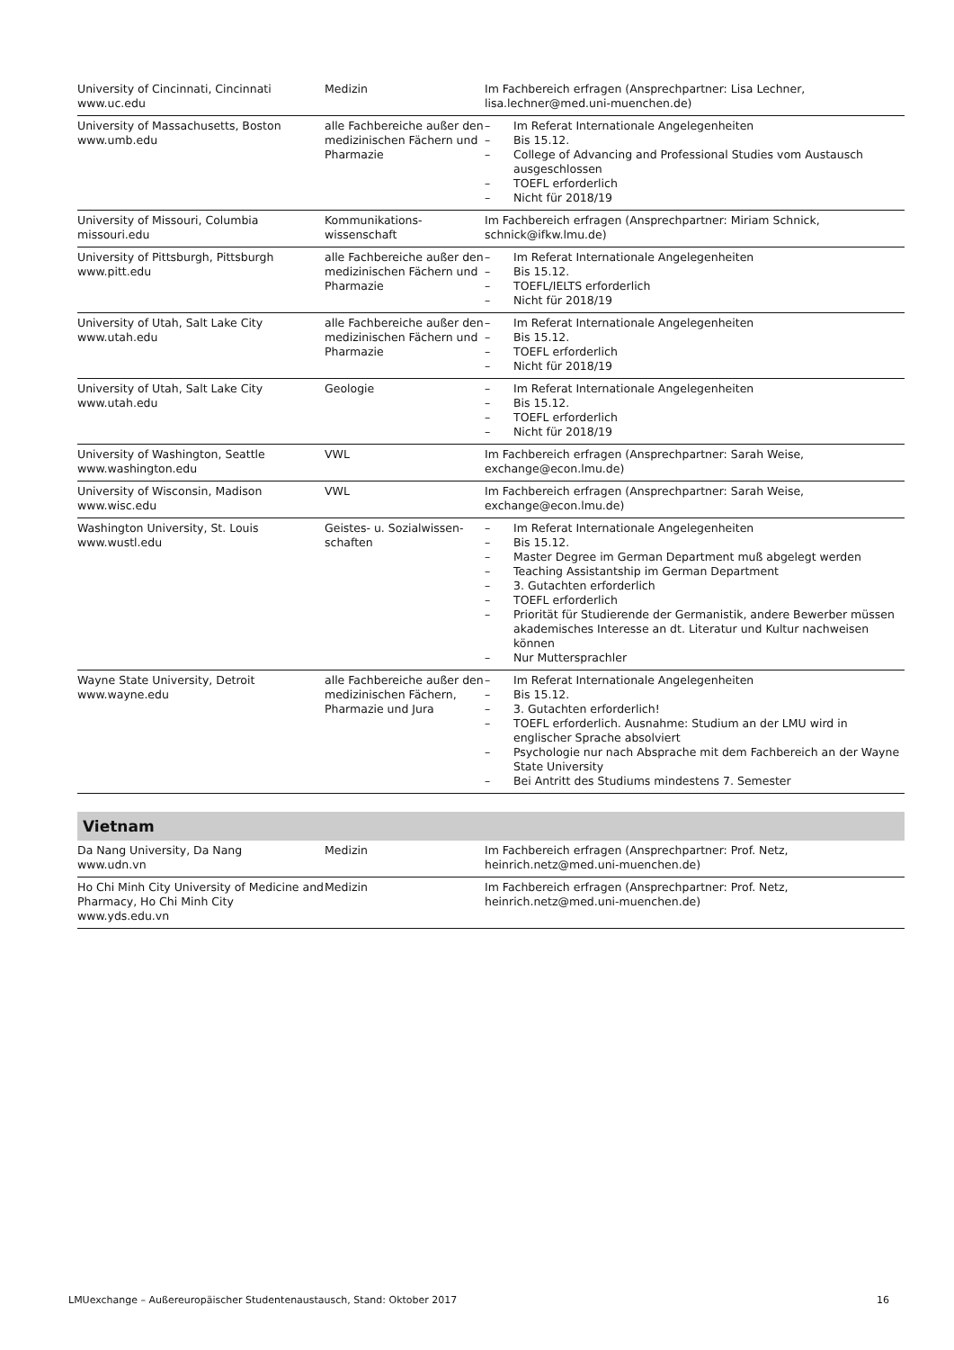| University of Cincinnati, Cincinnati www.uc.edu | Medizin | Im Fachbereich erfragen (Ansprechpartner: Lisa Lechner, lisa.lechner@med.uni-muenchen.de) |
| University of Massachusetts, Boston www.umb.edu | alle Fachbereiche außer den medizinischen Fächern und Pharmazie | – Im Referat Internationale Angelegenheiten – Bis 15.12. – College of Advancing and Professional Studies vom Austausch ausgeschlossen – TOEFL erforderlich – Nicht für 2018/19 |
| University of Missouri, Columbia missouri.edu | Kommunikations- wissenschaft | Im Fachbereich erfragen (Ansprechpartner: Miriam Schnick, schnick@ifkw.lmu.de) |
| University of Pittsburgh, Pittsburgh www.pitt.edu | alle Fachbereiche außer den medizinischen Fächern und Pharmazie | – Im Referat Internationale Angelegenheiten – Bis 15.12. – TOEFL/IELTS erforderlich – Nicht für 2018/19 |
| University of Utah, Salt Lake City www.utah.edu | alle Fachbereiche außer den medizinischen Fächern und Pharmazie | – Im Referat Internationale Angelegenheiten – Bis 15.12. – TOEFL erforderlich – Nicht für 2018/19 |
| University of Utah, Salt Lake City www.utah.edu | Geologie | – Im Referat Internationale Angelegenheiten – Bis 15.12. – TOEFL erforderlich – Nicht für 2018/19 |
| University of Washington, Seattle www.washington.edu | VWL | Im Fachbereich erfragen (Ansprechpartner: Sarah Weise, exchange@econ.lmu.de) |
| University of Wisconsin, Madison www.wisc.edu | VWL | Im Fachbereich erfragen (Ansprechpartner: Sarah Weise, exchange@econ.lmu.de) |
| Washington University, St. Louis www.wustl.edu | Geistes- u. Sozialwissen- schaften | – Im Referat Internationale Angelegenheiten – Bis 15.12. – Master Degree im German Department muß abgelegt werden – Teaching Assistantship im German Department – 3. Gutachten erforderlich – TOEFL erforderlich – Priorität für Studierende der Germanistik, andere Bewerber müssen akademisches Interesse an dt. Literatur und Kultur nachweisen können – Nur Muttersprachler |
| Wayne State University, Detroit www.wayne.edu | alle Fachbereiche außer den medizinischen Fächern, Pharmazie und Jura | – Im Referat Internationale Angelegenheiten – Bis 15.12. – 3. Gutachten erforderlich! – TOEFL erforderlich. Ausnahme: Studium an der LMU wird in englischer Sprache absolviert – Psychologie nur nach Absprache mit dem Fachbereich an der Wayne State University – Bei Antritt des Studiums mindestens 7. Semester |
Vietnam
| Da Nang University, Da Nang www.udn.vn | Medizin | Im Fachbereich erfragen (Ansprechpartner: Prof. Netz, heinrich.netz@med.uni-muenchen.de) |
| Ho Chi Minh City University of Medicine and Pharmacy, Ho Chi Minh City www.yds.edu.vn | Medizin | Im Fachbereich erfragen (Ansprechpartner: Prof. Netz, heinrich.netz@med.uni-muenchen.de) |
LMUexchange – Außereuropäischer Studentenaustausch, Stand: Oktober 2017 16